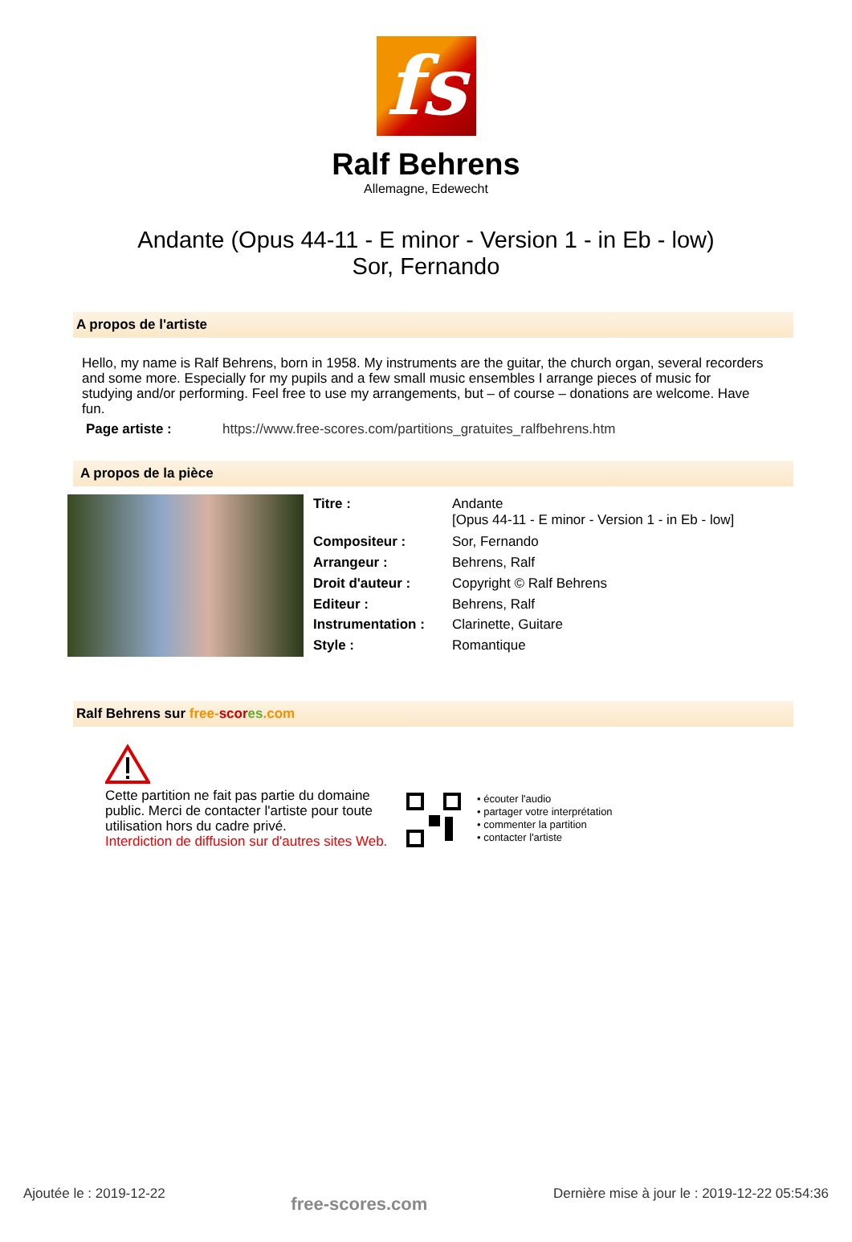fs
Ralf Behrens
Allemagne, Edewecht
Andante (Opus 44-11 - E minor - Version 1 - in Eb - low)
Sor, Fernando
A propos de l'artiste
Hello, my name is Ralf Behrens, born in 1958. My instruments are the guitar, the church organ, several recorders and some more. Especially for my pupils and a few small music ensembles I arrange pieces of music for studying and/or performing. Feel free to use my arrangements, but – of course – donations are welcome. Have fun.
| Page artiste : | https://www.free-scores.com/partitions_gratuites_ralfbehrens.htm |
A propos de la pièce
| Titre : | Andante [Opus 44-11 - E minor - Version 1 - in Eb - low] |
| Compositeur : | Sor, Fernando |
| Arrangeur : | Behrens, Ralf |
| Droit d'auteur : | Copyright © Ralf Behrens |
| Editeur : | Behrens, Ralf |
| Instrumentation : | Clarinette, Guitare |
| Style : | Romantique |
Ralf Behrens sur free-scor es.com
Cette partition ne fait pas partie du domaine public. Merci de contacter l'artiste pour toute utilisation hors du cadre privé.
Interdiction de diffusion sur d'autres sites Web.
• écouter l'audio
• partager votre interprétation
• commenter la partition
• contacter l'artiste
Ajoutée le : 2019-12-22 free-scores.com Dernière mise à jour le : 2019-12-22 05:54:36